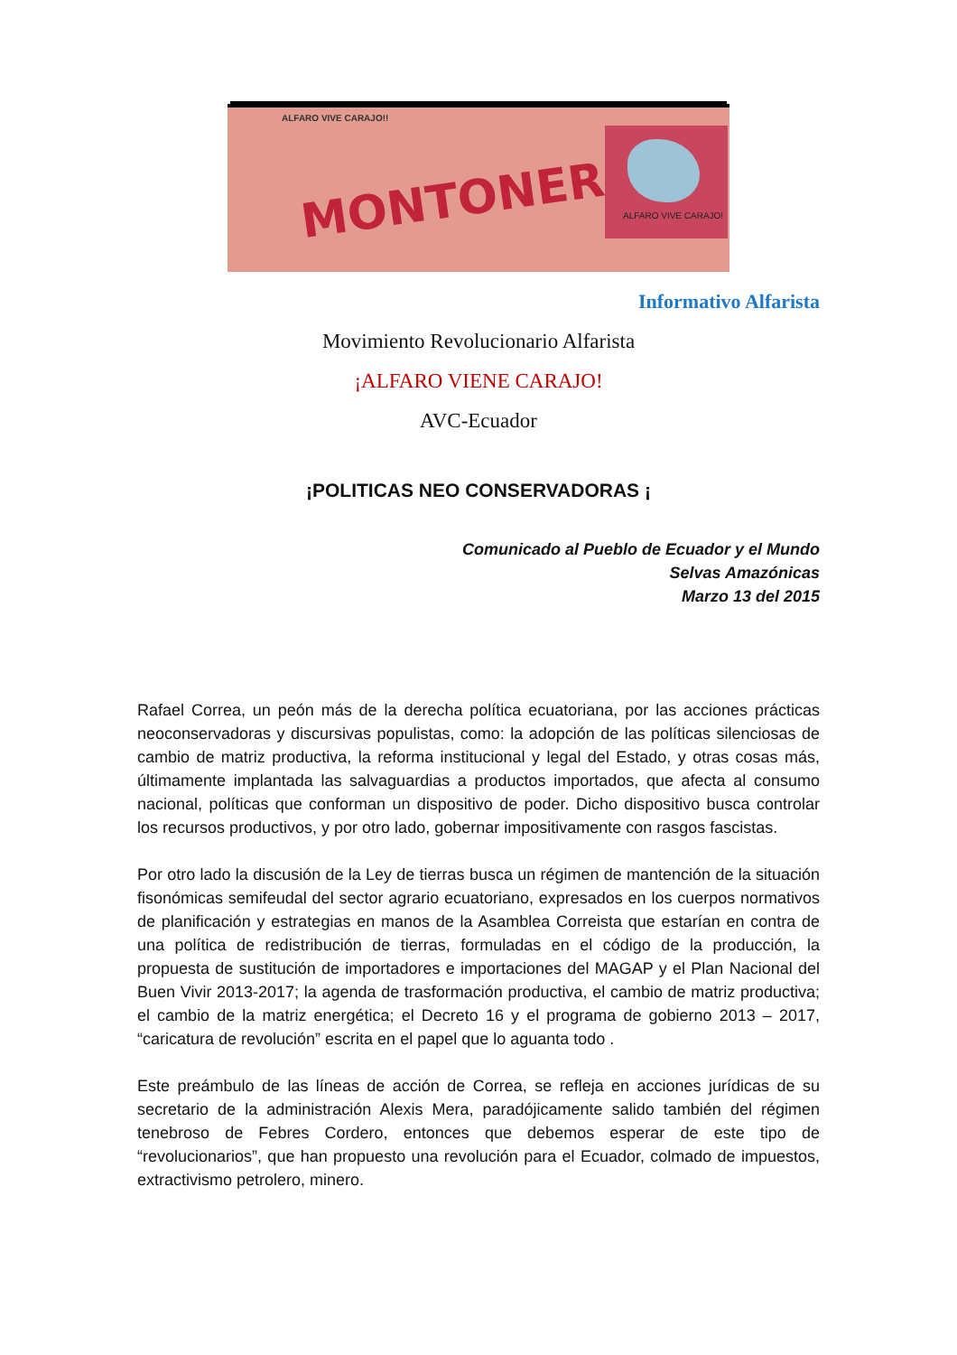ALFARO VIVE CARAJO!!
MONTONERA
ALFARO VIVE CARAJO!
Informativo Alfarista
Movimiento Revolucionario Alfarista
¡ALFARO VIENE CARAJO!
AVC-Ecuador
¡POLITICAS NEO CONSERVADORAS ¡
Comunicado al Pueblo de Ecuador y el Mundo
Selvas Amazónicas
Marzo 13 del 2015
Rafael Correa, un peón más de la derecha política ecuatoriana, por las acciones prácticas neoconservadoras y discursivas populistas, como: la adopción de las políticas silenciosas de cambio de matriz productiva, la reforma institucional y legal del Estado, y otras cosas más, últimamente implantada las salvaguardias a productos importados, que afecta al consumo nacional, políticas que conforman un dispositivo de poder. Dicho dispositivo busca controlar los recursos productivos, y por otro lado, gobernar impositivamente con rasgos fascistas.
Por otro lado la discusión de la Ley de tierras busca un régimen de mantención de la situación fisonómicas semifeudal del sector agrario ecuatoriano, expresados en los cuerpos normativos de planificación y estrategias en manos de la Asamblea Correista que estarían en contra de una política de redistribución de tierras, formuladas en el código de la producción, la propuesta de sustitución de importadores e importaciones del MAGAP y el Plan Nacional del Buen Vivir 2013-2017; la agenda de trasformación productiva, el cambio de matriz productiva; el cambio de la matriz energética; el Decreto 16 y el programa de gobierno 2013 – 2017, “caricatura de revolución” escrita en el papel que lo aguanta todo .
Este preámbulo de las líneas de acción de Correa, se refleja en acciones jurídicas de su secretario de la administración Alexis Mera, paradójicamente salido también del régimen tenebroso de Febres Cordero, entonces que debemos esperar de este tipo de “revolucionarios”, que han propuesto una revolución para el Ecuador, colmado de impuestos, extractivismo petrolero, minero.